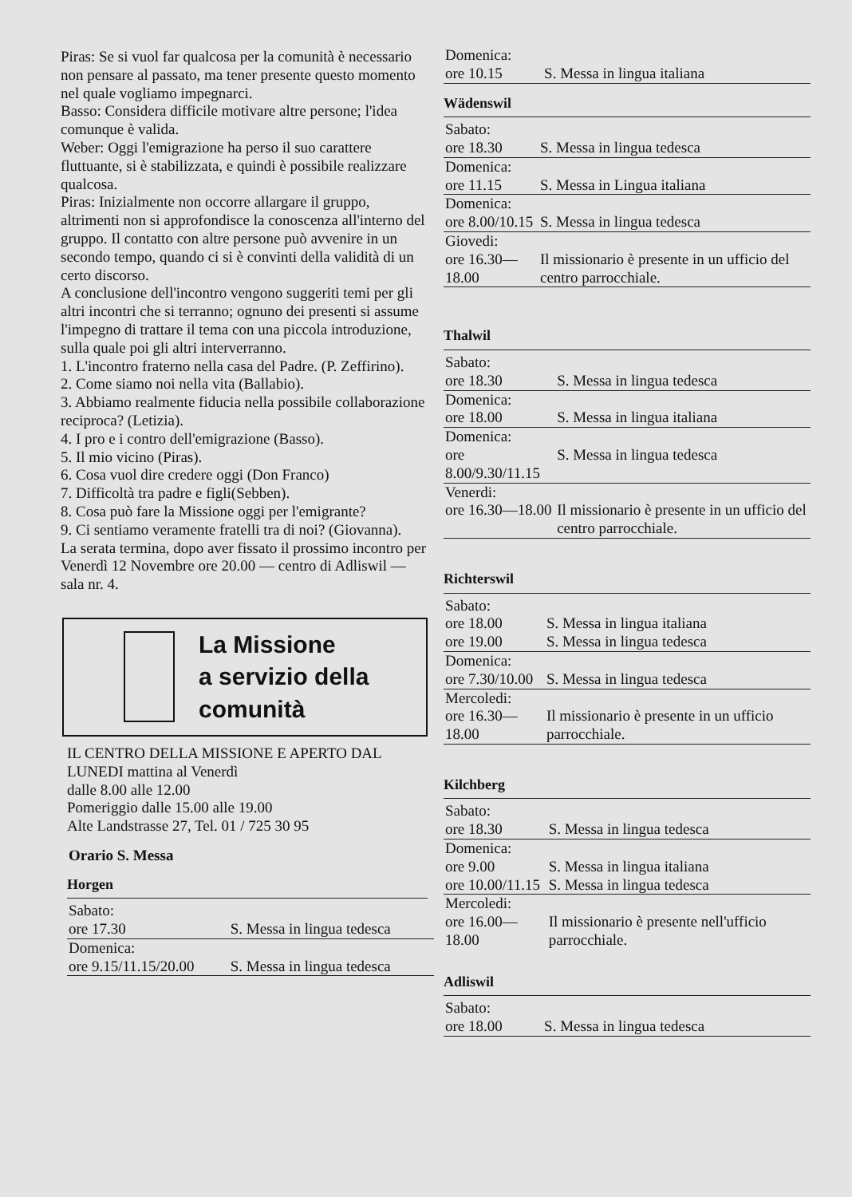Piras: Se si vuol far qualcosa per la comunità è necessario non pensare al passato, ma tener presente questo momento nel quale vogliamo impegnarci.
Basso: Considera difficile motivare altre persone; l'idea comunque è valida.
Weber: Oggi l'emigrazione ha perso il suo carattere fluttuante, si è stabilizzata, e quindi è possibile realizzare qualcosa.
Piras: Inizialmente non occorre allargare il gruppo, altrimenti non si approfondisce la conoscenza all'interno del gruppo. Il contatto con altre persone può avvenire in un secondo tempo, quando ci si è convinti della validità di un certo discorso.
A conclusione dell'incontro vengono suggeriti temi per gli altri incontri che si terranno; ognuno dei presenti si assume l'impegno di trattare il tema con una piccola introduzione, sulla quale poi gli altri interverranno.
1. L'incontro fraterno nella casa del Padre. (P. Zeffirino).
2. Come siamo noi nella vita (Ballabio).
3. Abbiamo realmente fiducia nella possibile collaborazione reciproca? (Letizia).
4. I pro e i contro dell'emigrazione (Basso).
5. Il mio vicino (Piras).
6. Cosa vuol dire credere oggi (Don Franco)
7. Difficoltà tra padre e figli(Sebben).
8. Cosa può fare la Missione oggi per l'emigrante?
9. Ci sentiamo veramente fratelli tra di noi? (Giovanna).
La serata termina, dopo aver fissato il prossimo incontro per Venerdì 12 Novembre ore 20.00 — centro di Adliswil — sala nr. 4.
La Missione
a servizio della
comunità
IL CENTRO DELLA MISSIONE E APERTO DAL LUNEDI mattina al Venerdì
dalle 8.00 alle 12.00
Pomeriggio dalle 15.00 alle 19.00
Alte Landstrasse 27, Tel. 01 / 725 30 95
Orario S. Messa
Horgen
| Sabato: | |
| ore 17.30 | S. Messa in lingua tedesca |
| Domenica: | |
| ore 9.15/11.15/20.00 | S. Messa in lingua tedesca |
| Domenica: | |
| ore 10.15 | S. Messa in lingua italiana |
Wädenswil
| Sabato: | |
| ore 18.30 | S. Messa in lingua tedesca |
| Domenica: | |
| ore 11.15 | S. Messa in Lingua italiana |
| Domenica: | |
| ore 8.00/10.15 | S. Messa in lingua tedesca |
| Giovedi: | |
| ore 16.30—18.00 | Il missionario è presente in un ufficio del centro parrocchiale. |
Thalwil
| Sabato: | |
| ore 18.30 | S. Messa in lingua tedesca |
| Domenica: | |
| ore 18.00 | S. Messa in lingua italiana |
| Domenica: | |
| ore 8.00/9.30/11.15 | S. Messa in lingua tedesca |
| Venerdi: | |
| ore 16.30—18.00 | Il missionario è presente in un ufficio del centro parrocchiale. |
Richterswil
| Sabato: | |
| ore 18.00 | S. Messa in lingua italiana |
| ore 19.00 | S. Messa in lingua tedesca |
| Domenica: | |
| ore 7.30/10.00 | S. Messa in lingua tedesca |
| Mercoledi: | |
| ore 16.30—18.00 | Il missionario è presente in un ufficio parrocchiale. |
Kilchberg
| Sabato: | |
| ore 18.30 | S. Messa in lingua tedesca |
| Domenica: | |
| ore 9.00 | S. Messa in lingua italiana |
| ore 10.00/11.15 | S. Messa in lingua tedesca |
| Mercoledi: | |
| ore 16.00—18.00 | Il missionario è presente nell'ufficio parrocchiale. |
Adliswil
| Sabato: | |
| ore 18.00 | S. Messa in lingua tedesca |